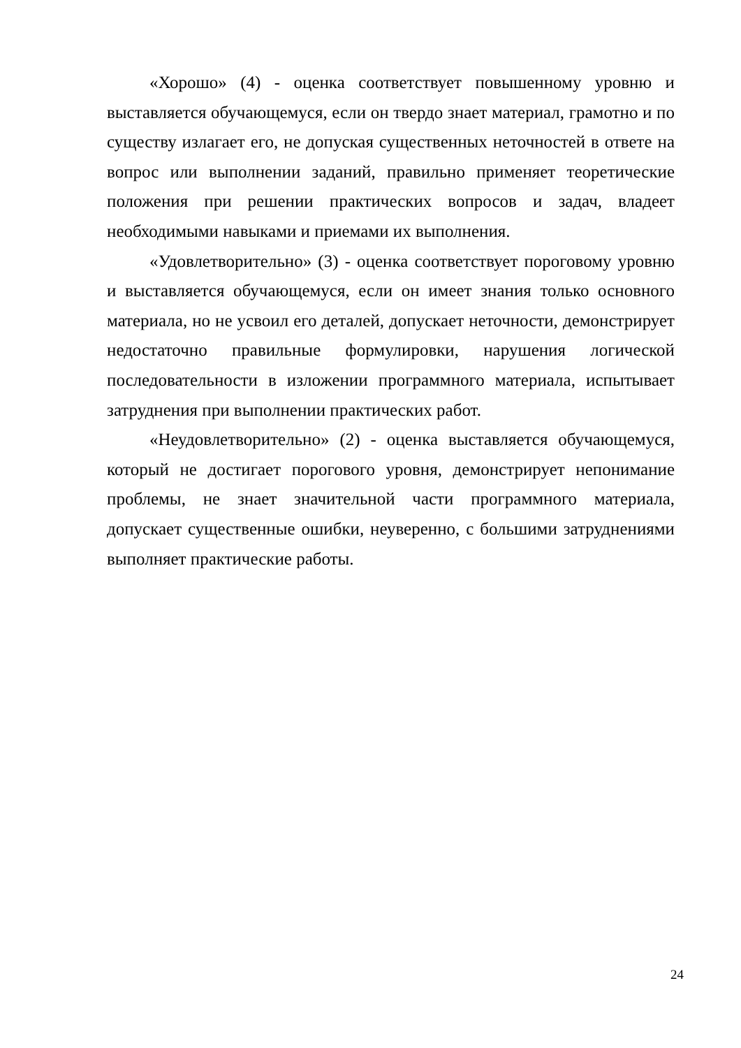«Хорошо» (4) - оценка соответствует повышенному уровню и выставляется обучающемуся, если он твердо знает материал, грамотно и по существу излагает его, не допуская существенных неточностей в ответе на вопрос или выполнении заданий, правильно применяет теоретические положения при решении практических вопросов и задач, владеет необходимыми навыками и приемами их выполнения.
«Удовлетворительно» (3) - оценка соответствует пороговому уровню и выставляется обучающемуся, если он имеет знания только основного материала, но не усвоил его деталей, допускает неточности, демонстрирует недостаточно правильные формулировки, нарушения логической последовательности в изложении программного материала, испытывает затруднения при выполнении практических работ.
«Неудовлетворительно» (2) - оценка выставляется обучающемуся, который не достигает порогового уровня, демонстрирует непонимание проблемы, не знает значительной части программного материала, допускает существенные ошибки, неуверенно, с большими затруднениями выполняет практические работы.
24